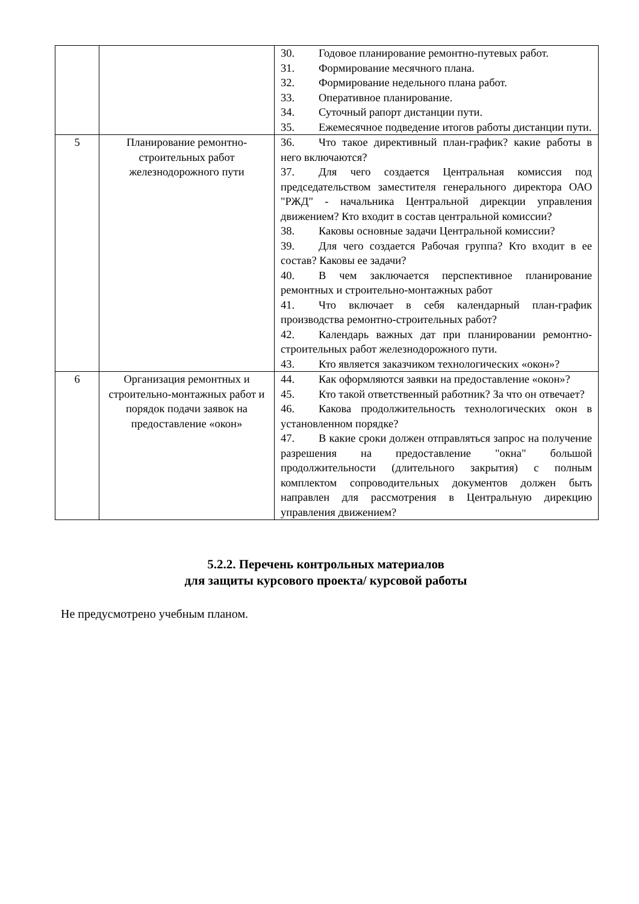| | | 30. Годовое планирование ремонтно-путевых работ. 31. Формирование месячного плана. 32. Формирование недельного плана работ. 33. Оперативное планирование. 34. Суточный рапорт дистанции пути. 35. Ежемесячное подведение итогов работы дистанции пути. |
| 5 | Планирование ремонтно-строительных работ железнодорожного пути | 36. Что такое директивный план-график? какие работы в него включаются? 37. Для чего создается Центральная комиссия под председательством заместителя генерального директора ОАО "РЖД" - начальника Центральной дирекции управления движением? Кто входит в состав центральной комиссии? 38. Каковы основные задачи Центральной комиссии? 39. Для чего создается Рабочая группа? Кто входит в ее состав? Каковы ее задачи? 40. В чем заключается перспективное планирование ремонтных и строительно-монтажных работ 41. Что включает в себя календарный план-график производства ремонтно-строительных работ? 42. Календарь важных дат при планировании ремонтно-строительных работ железнодорожного пути. 43. Кто является заказчиком технологических «окон»? |
| 6 | Организация ремонтных и строительно-монтажных работ и порядок подачи заявок на предоставление «окон» | 44. Как оформляются заявки на предоставление «окон»? 45. Кто такой ответственный работник? За что он отвечает? 46. Какова продолжительность технологических окон в установленном порядке? 47. В какие сроки должен отправляться запрос на получение разрешения на предоставление "окна" большой продолжительности (длительного закрытия) с полным комплектом сопроводительных документов должен быть направлен для рассмотрения в Центральную дирекцию управления движением? |
5.2.2. Перечень контрольных материалов
для защиты курсового проекта/ курсовой работы
Не предусмотрено учебным планом.